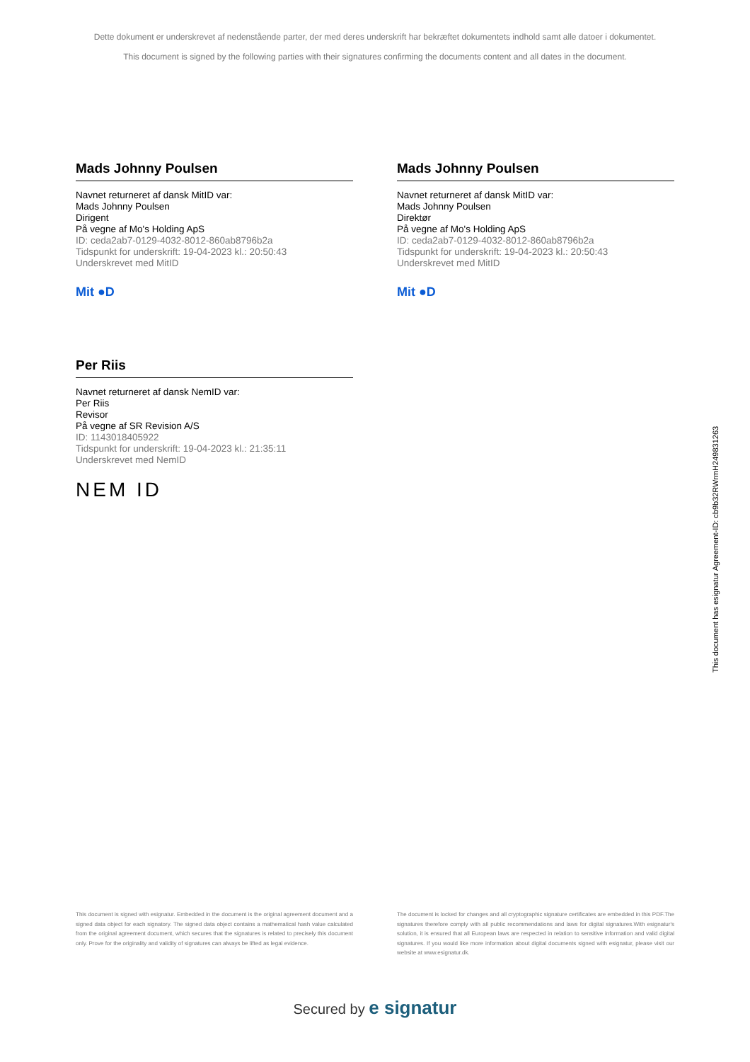Dette dokument er underskrevet af nedenstående parter, der med deres underskrift har bekræftet dokumentets indhold samt alle datoer i dokumentet.
This document is signed by the following parties with their signatures confirming the documents content and all dates in the document.
Mads Johnny Poulsen
Navnet returneret af dansk MitID var:
Mads Johnny Poulsen
Dirigent
På vegne af Mo's Holding ApS
ID: ceda2ab7-0129-4032-8012-860ab8796b2a
Tidspunkt for underskrift: 19-04-2023 kl.: 20:50:43
Underskrevet med MitID
Mit ●D
Mads Johnny Poulsen
Navnet returneret af dansk MitID var:
Mads Johnny Poulsen
Direktør
På vegne af Mo's Holding ApS
ID: ceda2ab7-0129-4032-8012-860ab8796b2a
Tidspunkt for underskrift: 19-04-2023 kl.: 20:50:43
Underskrevet med MitID
Mit ●D
Per Riis
Navnet returneret af dansk NemID var:
Per Riis
Revisor
På vegne af SR Revision A/S
ID: 1143018405922
Tidspunkt for underskrift: 19-04-2023 kl.: 21:35:11
Underskrevet med NemID
NEM ID
This document has esignatur Agreement-ID: cb9b32RWrmH249831263
This document is signed with esignatur. Embedded in the document is the original agreement document and a signed data object for each signatory. The signed data object contains a mathematical hash value calculated from the original agreement document, which secures that the signatures is related to precisely this document only. Prove for the originality and validity of signatures can always be lifted as legal evidence.
The document is locked for changes and all cryptographic signature certificates are embedded in this PDF.The signatures therefore comply with all public recommendations and laws for digital signatures.With esignatur's solution, it is ensured that all European laws are respected in relation to sensitive information and valid digital signatures. If you would like more information about digital documents signed with esignatur, please visit our website at www.esignatur.dk.
Secured by e signatur